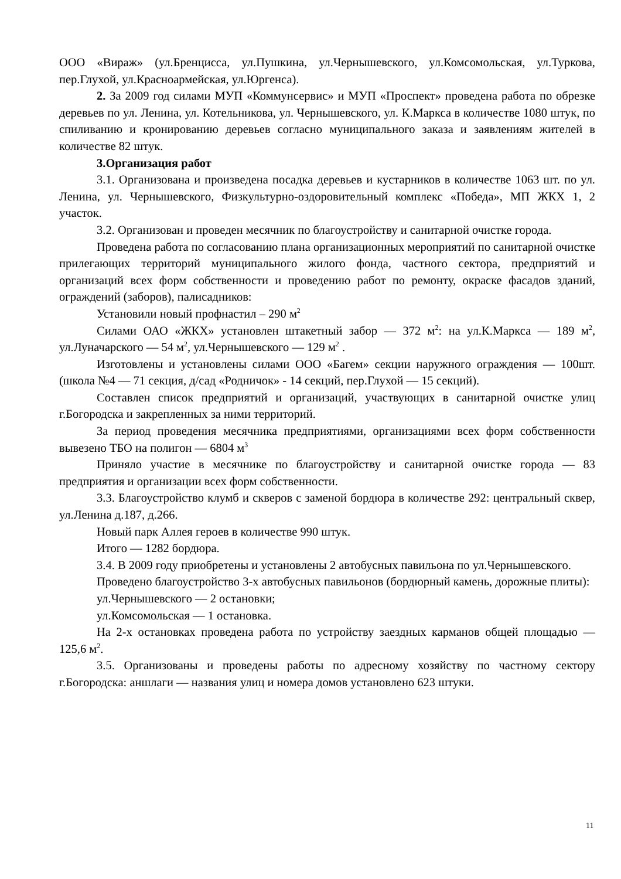ООО «Вираж» (ул.Бренцисса, ул.Пушкина, ул.Чернышевского, ул.Комсомольская, ул.Туркова, пер.Глухой, ул.Красноармейская, ул.Юргенса).
2. За 2009 год силами МУП «Коммунсервис» и МУП «Проспект» проведена работа по обрезке деревьев по ул. Ленина, ул. Котельникова, ул. Чернышевского, ул. К.Маркса в количестве 1080 штук, по спиливанию и кронированию деревьев согласно муниципального заказа и заявлениям жителей в количестве 82 штук.
3.Организация работ
3.1. Организована и произведена посадка деревьев и кустарников в количестве 1063 шт. по ул. Ленина, ул. Чернышевского, Физкультурно-оздоровительный комплекс «Победа», МП ЖКХ 1, 2 участок.
3.2. Организован и проведен месячник по благоустройству и санитарной очистке города.
Проведена работа по согласованию плана организационных мероприятий по санитарной очистке прилегающих территорий муниципального жилого фонда, частного сектора, предприятий и организаций всех форм собственности и проведению работ по ремонту, окраске фасадов зданий, ограждений (заборов), палисадников:
Установили новый профнастил – 290 м<sup>2</sup>
Силами ОАО «ЖКХ» установлен штакетный забор — 372 м<sup>2</sup>: на ул.К.Маркса — 189 м<sup>2</sup>, ул.Луначарского — 54 м<sup>2</sup>, ул.Чернышевского — 129 м<sup>2</sup> .
Изготовлены и установлены силами ООО «Багем» секции наружного ограждения — 100шт. (школа №4 — 71 секция, д/сад «Родничок» - 14 секций, пер.Глухой — 15 секций).
Составлен список предприятий и организаций, участвующих в санитарной очистке улиц г.Богородска и закрепленных за ними территорий.
За период проведения месячника предприятиями, организациями всех форм собственности вывезено ТБО на полигон — 6804 м<sup>3</sup>
Приняло участие в месячнике по благоустройству и санитарной очистке города — 83 предприятия и организации всех форм собственности.
3.3. Благоустройство клумб и скверов с заменой бордюра в количестве 292: центральный сквер, ул.Ленина д.187, д.266.
Новый парк Аллея героев в количестве 990 штук.
Итого — 1282 бордюра.
3.4. В 2009 году приобретены и установлены 2 автобусных павильона по ул.Чернышевского.
Проведено благоустройство 3-х автобусных павильонов (бордюрный камень, дорожные плиты):
ул.Чернышевского — 2 остановки;
ул.Комсомольская — 1 остановка.
На 2-х остановках проведена работа по устройству заездных карманов общей площадью — 125,6 м<sup>2</sup>.
3.5. Организованы и проведены работы по адресному хозяйству по частному сектору г.Богородска: аншлаги — названия улиц и номера домов установлено 623 штуки.
11